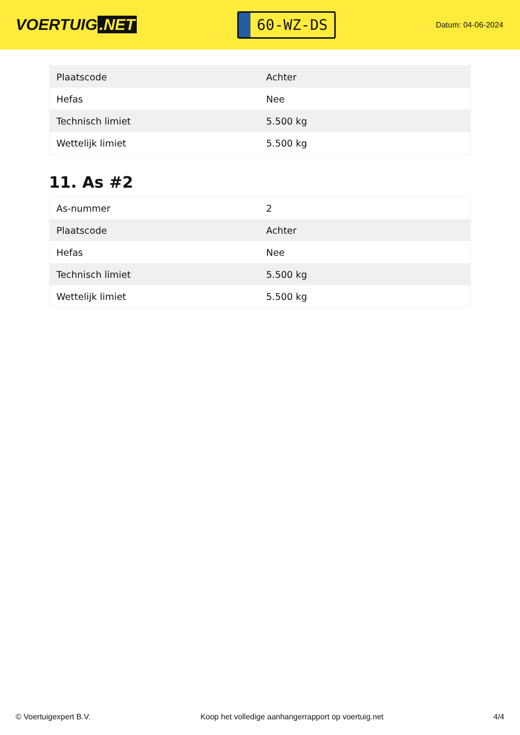VOERTUIG.NET
60-WZ-DS
Datum: 04-06-2024
| Plaatscode | Achter |
| Hefas | Nee |
| Technisch limiet | 5.500 kg |
| Wettelijk limiet | 5.500 kg |
11. As #2
| As-nummer | 2 |
| Plaatscode | Achter |
| Hefas | Nee |
| Technisch limiet | 5.500 kg |
| Wettelijk limiet | 5.500 kg |
© Voertuigexpert B.V. Koop het volledige aanhangerrapport op voertuig.net 4/4